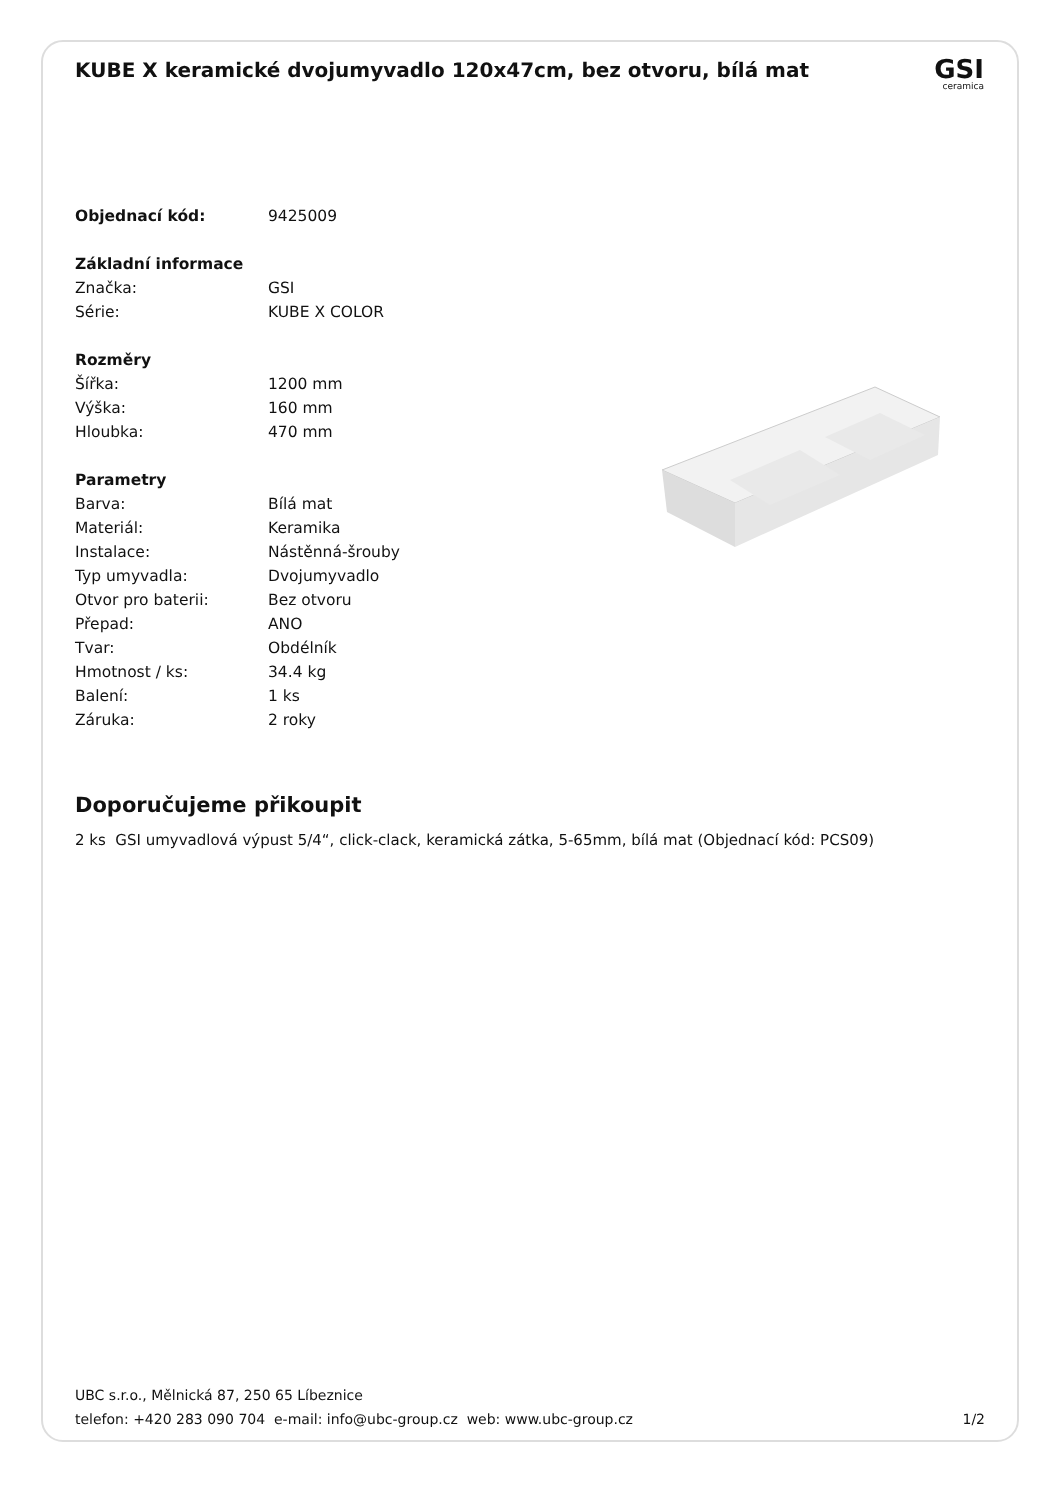KUBE X keramické dvojumyvadlo 120x47cm, bez otvoru, bílá mat
GSI
ceramica
| Objednací kód: | 9425009 |
| Základní informace | |
| Značka: | GSI |
| Série: | KUBE X COLOR |
| Rozměry | |
| Šířka: | 1200 mm |
| Výška: | 160 mm |
| Hloubka: | 470 mm |
| Parametry | |
| Barva: | Bílá mat |
| Materiál: | Keramika |
| Instalace: | Nástěnná-šrouby |
| Typ umyvadla: | Dvojumyvadlo |
| Otvor pro baterii: | Bez otvoru |
| Přepad: | ANO |
| Tvar: | Obdélník |
| Hmotnost / ks: | 34.4 kg |
| Balení: | 1 ks |
| Záruka: | 2 roky |
Doporučujeme přikoupit
2 ks GSI umyvadlová výpust 5/4“, click-clack, keramická zátka, 5-65mm, bílá mat (Objednací kód: PCS09)
UBC s.r.o., Mělnická 87, 250 65 Líbeznice
telefon: +420 283 090 704 e-mail: info@ubc-group.cz web: www.ubc-group.cz 1/2